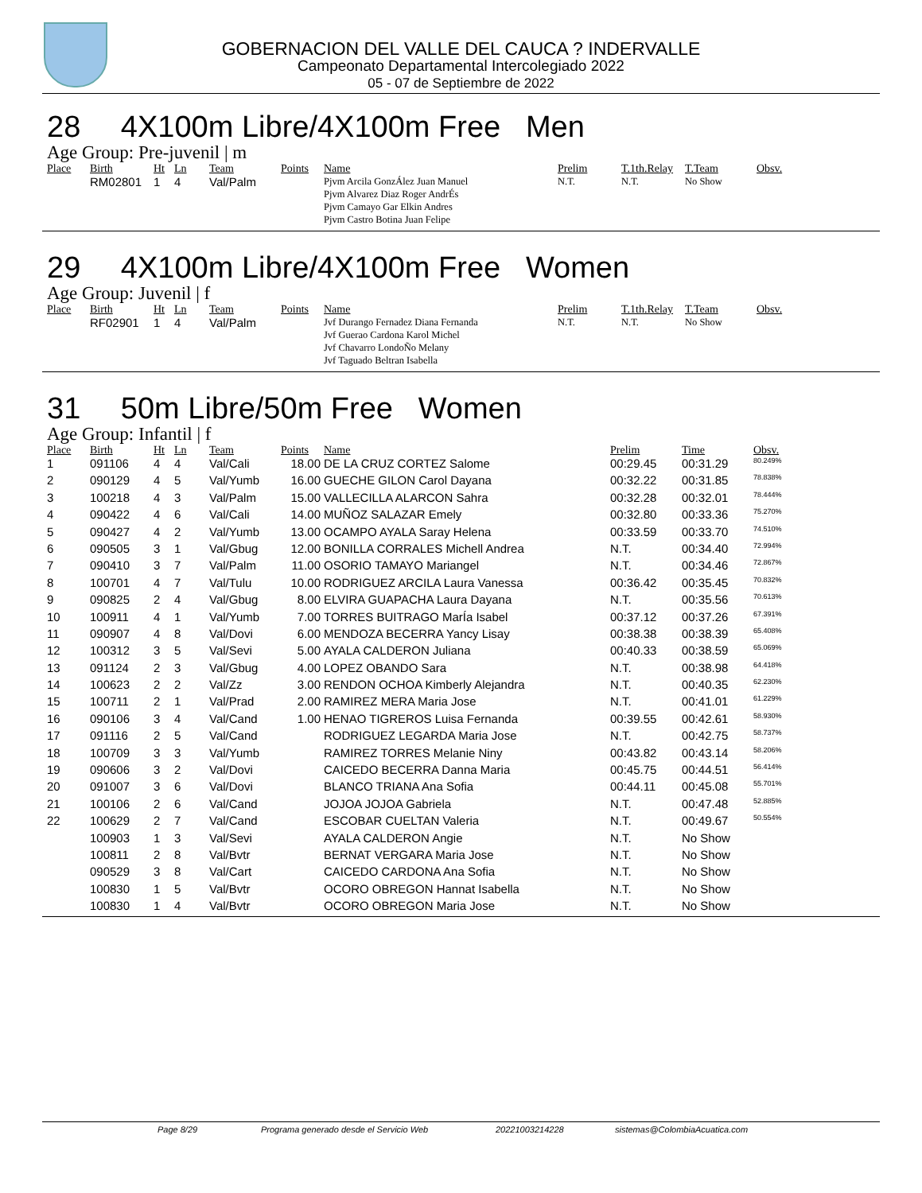GOBERNACION DEL VALLE DEL CAUCA ? INDERVALLE
Campeonato Departamental Intercolegiado 2022
05 - 07 de Septiembre de 2022
28 4X100m Libre/4X100m Free Men
Age Group: Pre-juvenil | m
| Place | Birth | Ht | Ln | Team | Points | Name | Prelim | T.1th.Relay | T.Team | Obsv. |
| --- | --- | --- | --- | --- | --- | --- | --- | --- | --- | --- |
| | RM02801 | 1 | 4 | Val/Palm | | Pjvm Arcila GonzÁlez Juan Manuel Pjvm Alvarez Diaz Roger AndrÉs Pjvm Camayo Gar Elkin Andres Pjvm Castro Botina Juan Felipe | N.T. | N.T. | No Show | |
29 4X100m Libre/4X100m Free Women
Age Group: Juvenil | f
| Place | Birth | Ht | Ln | Team | Points | Name | Prelim | T.1th.Relay | T.Team | Obsv. |
| --- | --- | --- | --- | --- | --- | --- | --- | --- | --- | --- |
| | RF02901 | 1 | 4 | Val/Palm | | Jvf Durango Fernadez Diana Fernanda Jvf Guerao Cardona Karol Michel Jvf Chavarro LondoÑo Melany Jvf Taguado Beltran Isabella | N.T. | N.T. | No Show | |
31 50m Libre/50m Free Women
Age Group: Infantil | f
| Place | Birth | Ht | Ln | Team | Points | Name | Prelim | Time | Obsv. |
| --- | --- | --- | --- | --- | --- | --- | --- | --- | --- |
| 1 | 091106 | 4 | 4 | Val/Cali | 18.00 | DE LA CRUZ CORTEZ Salome | 00:29.45 | 00:31.29 | 80.249% |
| 2 | 090129 | 4 | 5 | Val/Yumb | 16.00 | GUECHE GILON Carol Dayana | 00:32.22 | 00:31.85 | 78.838% |
| 3 | 100218 | 4 | 3 | Val/Palm | 15.00 | VALLECILLA ALARCON Sahra | 00:32.28 | 00:32.01 | 78.444% |
| 4 | 090422 | 4 | 6 | Val/Cali | 14.00 | MUÑOZ SALAZAR Emely | 00:32.80 | 00:33.36 | 75.270% |
| 5 | 090427 | 4 | 2 | Val/Yumb | 13.00 | OCAMPO AYALA Saray Helena | 00:33.59 | 00:33.70 | 74.510% |
| 6 | 090505 | 3 | 1 | Val/Gbug | 12.00 | BONILLA CORRALES Michell Andrea | N.T. | 00:34.40 | 72.994% |
| 7 | 090410 | 3 | 7 | Val/Palm | 11.00 | OSORIO TAMAYO Mariangel | N.T. | 00:34.46 | 72.867% |
| 8 | 100701 | 4 | 7 | Val/Tulu | 10.00 | RODRIGUEZ ARCILA Laura Vanessa | 00:36.42 | 00:35.45 | 70.832% |
| 9 | 090825 | 2 | 4 | Val/Gbug | 8.00 | ELVIRA GUAPACHA Laura Dayana | N.T. | 00:35.56 | 70.613% |
| 10 | 100911 | 4 | 1 | Val/Yumb | 7.00 | TORRES BUITRAGO MarÍa Isabel | 00:37.12 | 00:37.26 | 67.391% |
| 11 | 090907 | 4 | 8 | Val/Dovi | 6.00 | MENDOZA BECERRA Yancy Lisay | 00:38.38 | 00:38.39 | 65.408% |
| 12 | 100312 | 3 | 5 | Val/Sevi | 5.00 | AYALA CALDERON Juliana | 00:40.33 | 00:38.59 | 65.069% |
| 13 | 091124 | 2 | 3 | Val/Gbug | 4.00 | LOPEZ OBANDO Sara | N.T. | 00:38.98 | 64.418% |
| 14 | 100623 | 2 | 2 | Val/Zz | 3.00 | RENDON OCHOA Kimberly Alejandra | N.T. | 00:40.35 | 62.230% |
| 15 | 100711 | 2 | 1 | Val/Prad | 2.00 | RAMIREZ MERA Maria Jose | N.T. | 00:41.01 | 61.229% |
| 16 | 090106 | 3 | 4 | Val/Cand | 1.00 | HENAO TIGREROS Luisa Fernanda | 00:39.55 | 00:42.61 | 58.930% |
| 17 | 091116 | 2 | 5 | Val/Cand | | RODRIGUEZ LEGARDA Maria Jose | N.T. | 00:42.75 | 58.737% |
| 18 | 100709 | 3 | 3 | Val/Yumb | | RAMIREZ TORRES Melanie Niny | 00:43.82 | 00:43.14 | 58.206% |
| 19 | 090606 | 3 | 2 | Val/Dovi | | CAICEDO BECERRA Danna Maria | 00:45.75 | 00:44.51 | 56.414% |
| 20 | 091007 | 3 | 6 | Val/Dovi | | BLANCO TRIANA Ana Sofia | 00:44.11 | 00:45.08 | 55.701% |
| 21 | 100106 | 2 | 6 | Val/Cand | | JOJOA JOJOA Gabriela | N.T. | 00:47.48 | 52.885% |
| 22 | 100629 | 2 | 7 | Val/Cand | | ESCOBAR CUELTAN Valeria | N.T. | 00:49.67 | 50.554% |
| | 100903 | 1 | 3 | Val/Sevi | | AYALA CALDERON Angie | N.T. | No Show | |
| | 100811 | 2 | 8 | Val/Bvtr | | BERNAT VERGARA Maria Jose | N.T. | No Show | |
| | 090529 | 3 | 8 | Val/Cart | | CAICEDO CARDONA Ana Sofia | N.T. | No Show | |
| | 100830 | 1 | 5 | Val/Bvtr | | OCORO OBREGON Hannat Isabella | N.T. | No Show | |
| | 100830 | 1 | 4 | Val/Bvtr | | OCORO OBREGON Maria Jose | N.T. | No Show | |
Page 8/29 Programa generado desde el Servicio Web 20221003214228 sistemas@ColombiaAcuatica.com